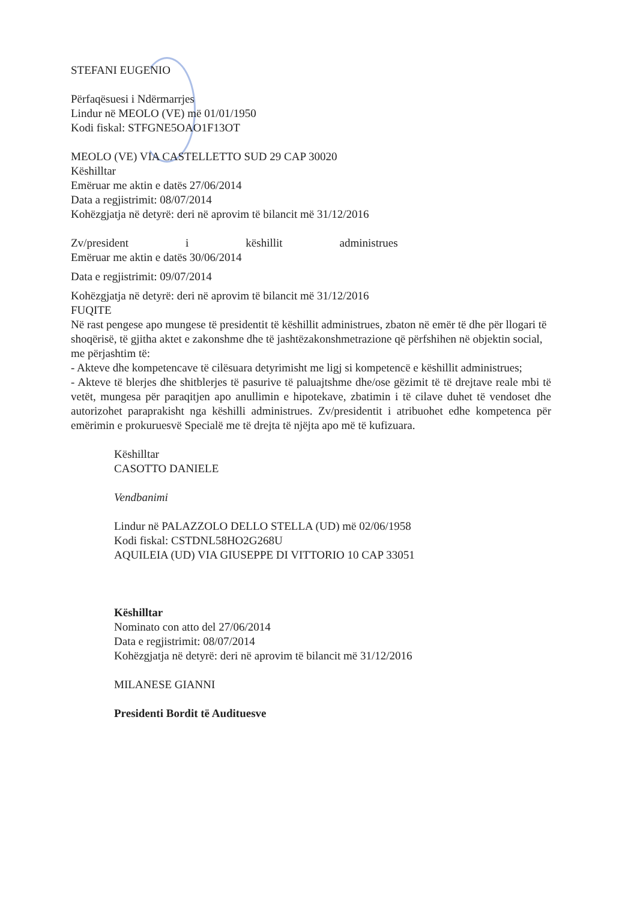STEFANI EUGENIO
Përfaqësuesi i Ndërmarrjes
Lindur në MEOLO (VE) më 01/01/1950
Kodi fiskal: STFGNE5OAO1F13OT
MEOLO (VE) VIA CASTELLETTO SUD 29 CAP 30020
Këshilltar
Emëruar me aktin e datës 27/06/2014
Data a regjistrimit: 08/07/2014
Kohëzgjatja në detyrë: deri në aprovim të bilancit më 31/12/2016
Zv/president i këshillit administrues
Emëruar me aktin e datës 30/06/2014
Data e regjistrimit: 09/07/2014
Kohëzgjatja në detyrë: deri në aprovim të bilancit më 31/12/2016
FUQITE
Në rast pengese apo mungese të presidentit të këshillit administrues, zbaton në emër të dhe për llogari të shoqërisë, të gjitha aktet e zakonshme dhe të jashtëzakonshmetrazione që përfshihen në objektin social, me përjashtim të:
- Akteve dhe kompetencave të cilësuara detyrimisht me ligj si kompetencë e këshillit administrues;
- Akteve të blerjes dhe shitblerjes të pasurive të paluajtshme dhe/ose gëzimit të të drejtave reale mbi të vetët, mungesa për paraqitjen apo anullimin e hipotekave, zbatimin i të cilave duhet të vendoset dhe autorizohet paraprakisht nga këshilli administrues. Zv/presidentit i atribuohet edhe kompetenca për emërimin e prokuruesvë Specialë me të drejta të njëjta apo më të kufizuara.
Këshilltar
CASOTTO DANIELE
Vendbanimi
Lindur në PALAZZOLO DELLO STELLA (UD) më 02/06/1958
Kodi fiskal: CSTDNL58HO2G268U
AQUILEIA (UD) VIA GIUSEPPE DI VITTORIO 10 CAP 33051
Këshilltar
Nominato con atto del 27/06/2014
Data e regjistrimit: 08/07/2014
Kohëzgjatja në detyrë: deri në aprovim të bilancit më 31/12/2016
MILANESE GIANNI
Presidenti Bordit të Audituesve